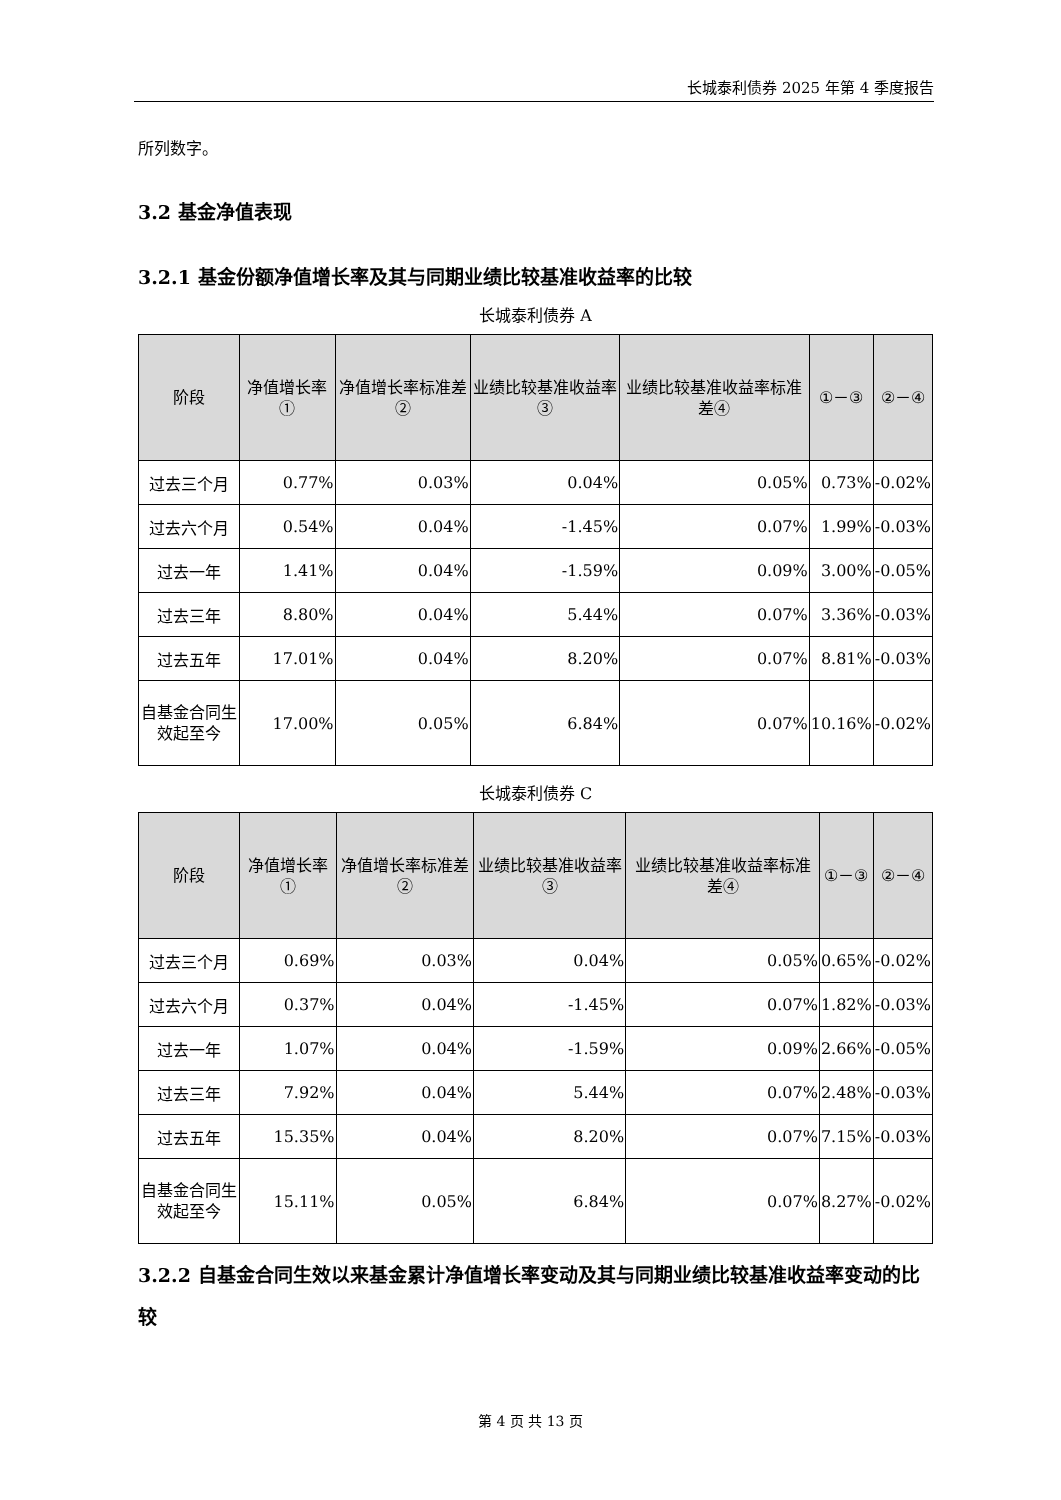长城泰利债券 2025 年第 4 季度报告
所列数字。
3.2 基金净值表现
3.2.1 基金份额净值增长率及其与同期业绩比较基准收益率的比较
长城泰利债券 A
| 阶段 | 净值增长率① | 净值增长率标准差② | 业绩比较基准收益率③ | 业绩比较基准收益率标准差④ | ①－③ | ②－④ |
| --- | --- | --- | --- | --- | --- | --- |
| 过去三个月 | 0.77% | 0.03% | 0.04% | 0.05% | 0.73% | -0.02% |
| 过去六个月 | 0.54% | 0.04% | -1.45% | 0.07% | 1.99% | -0.03% |
| 过去一年 | 1.41% | 0.04% | -1.59% | 0.09% | 3.00% | -0.05% |
| 过去三年 | 8.80% | 0.04% | 5.44% | 0.07% | 3.36% | -0.03% |
| 过去五年 | 17.01% | 0.04% | 8.20% | 0.07% | 8.81% | -0.03% |
| 自基金合同生效起至今 | 17.00% | 0.05% | 6.84% | 0.07% | 10.16% | -0.02% |
长城泰利债券 C
| 阶段 | 净值增长率① | 净值增长率标准差② | 业绩比较基准收益率③ | 业绩比较基准收益率标准差④ | ①－③ | ②－④ |
| --- | --- | --- | --- | --- | --- | --- |
| 过去三个月 | 0.69% | 0.03% | 0.04% | 0.05% | 0.65% | -0.02% |
| 过去六个月 | 0.37% | 0.04% | -1.45% | 0.07% | 1.82% | -0.03% |
| 过去一年 | 1.07% | 0.04% | -1.59% | 0.09% | 2.66% | -0.05% |
| 过去三年 | 7.92% | 0.04% | 5.44% | 0.07% | 2.48% | -0.03% |
| 过去五年 | 15.35% | 0.04% | 8.20% | 0.07% | 7.15% | -0.03% |
| 自基金合同生效起至今 | 15.11% | 0.05% | 6.84% | 0.07% | 8.27% | -0.02% |
3.2.2 自基金合同生效以来基金累计净值增长率变动及其与同期业绩比较基准收益率变动的比较
第 4 页 共 13 页